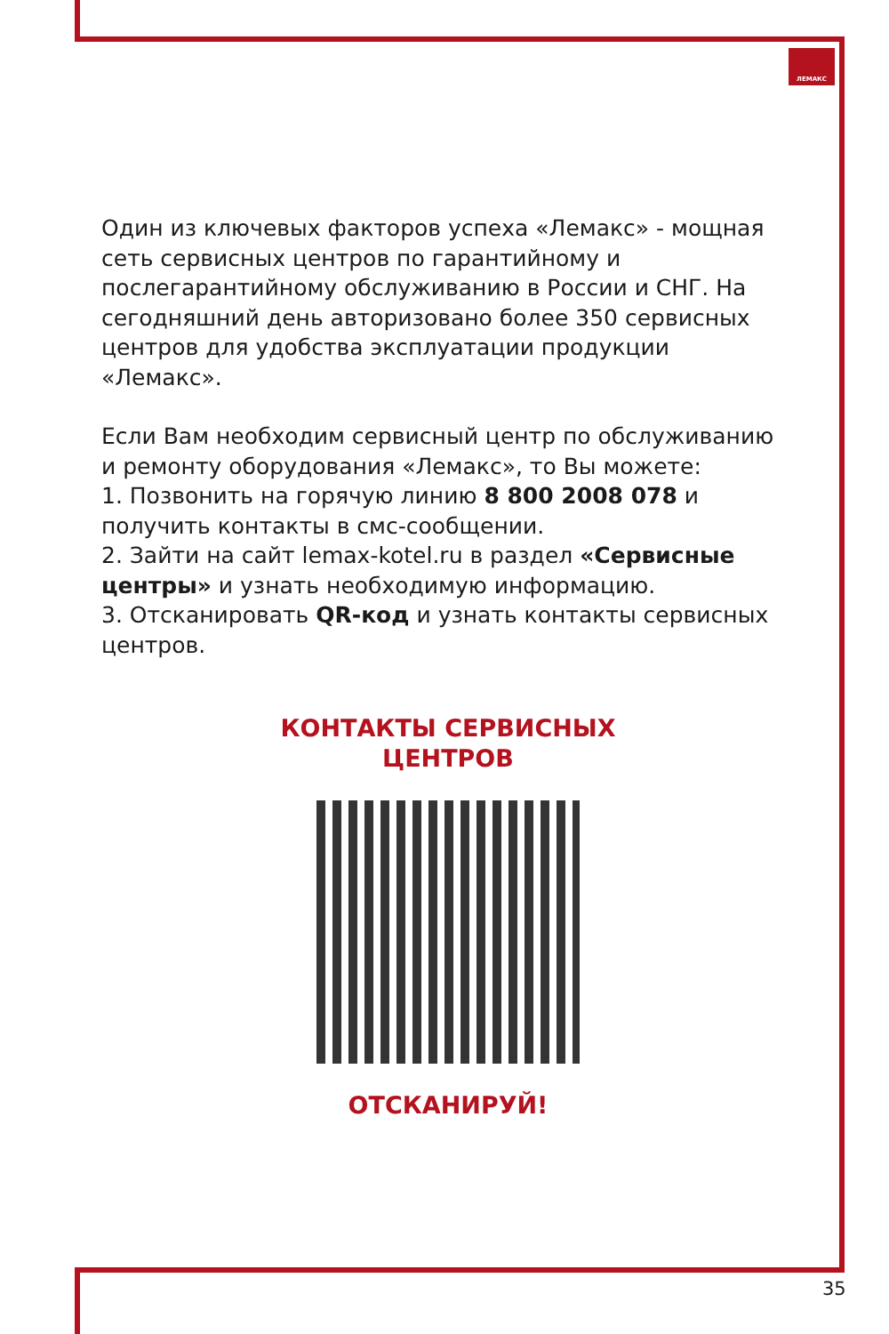ЛЕМАКС
Один из ключевых факторов успеха «Лемакс» - мощная сеть сервисных центров по гарантийному и послегарантийному обслуживанию в России и СНГ. На сегодняшний день авторизовано более 350 сервисных центров для удобства эксплуатации продукции «Лемакс».
Если Вам необходим сервисный центр по обслуживанию и ремонту оборудования «Лемакс», то Вы можете:
1. Позвонить на горячую линию 8 800 2008 078 и получить контакты в смс-сообщении.
2. Зайти на сайт lemax-kotel.ru в раздел «Сервисные центры» и узнать необходимую информацию.
3. Отсканировать QR-код и узнать контакты сервисных центров.
КОНТАКТЫ СЕРВИСНЫХ
ЦЕНТРОВ
ОТСКАНИРУЙ!
35